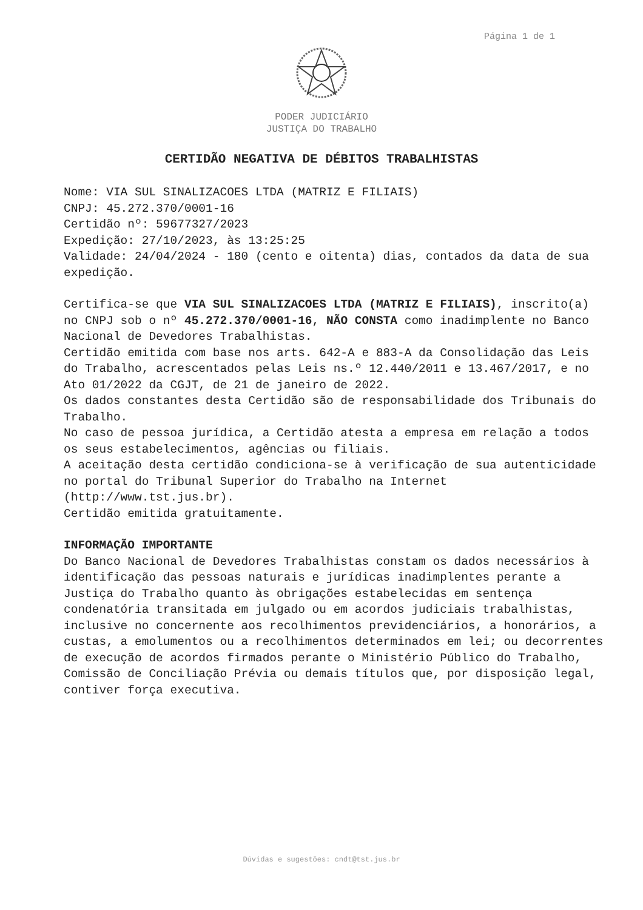Página 1 de 1
PODER JUDICIÁRIO
JUSTIÇA DO TRABALHO
CERTIDÃO NEGATIVA DE DÉBITOS TRABALHISTAS
Nome: VIA SUL SINALIZACOES LTDA (MATRIZ E FILIAIS)
CNPJ: 45.272.370/0001-16
Certidão nº: 59677327/2023
Expedição: 27/10/2023, às 13:25:25
Validade: 24/04/2024 - 180 (cento e oitenta) dias, contados da data de sua expedição.
Certifica-se que VIA SUL SINALIZACOES LTDA (MATRIZ E FILIAIS), inscrito(a) no CNPJ sob o nº 45.272.370/0001-16, NÃO CONSTA como inadimplente no Banco Nacional de Devedores Trabalhistas.
Certidão emitida com base nos arts. 642-A e 883-A da Consolidação das Leis do Trabalho, acrescentados pelas Leis ns.º 12.440/2011 e 13.467/2017, e no Ato 01/2022 da CGJT, de 21 de janeiro de 2022.
Os dados constantes desta Certidão são de responsabilidade dos Tribunais do Trabalho.
No caso de pessoa jurídica, a Certidão atesta a empresa em relação a todos os seus estabelecimentos, agências ou filiais.
A aceitação desta certidão condiciona-se à verificação de sua autenticidade no portal do Tribunal Superior do Trabalho na Internet (http://www.tst.jus.br).
Certidão emitida gratuitamente.
INFORMAÇÃO IMPORTANTE
Do Banco Nacional de Devedores Trabalhistas constam os dados necessários à identificação das pessoas naturais e jurídicas inadimplentes perante a Justiça do Trabalho quanto às obrigações estabelecidas em sentença condenatória transitada em julgado ou em acordos judiciais trabalhistas, inclusive no concernente aos recolhimentos previdenciários, a honorários, a custas, a emolumentos ou a recolhimentos determinados em lei; ou decorrentes de execução de acordos firmados perante o Ministério Público do Trabalho, Comissão de Conciliação Prévia ou demais títulos que, por disposição legal, contiver força executiva.
Dúvidas e sugestões: cndt@tst.jus.br